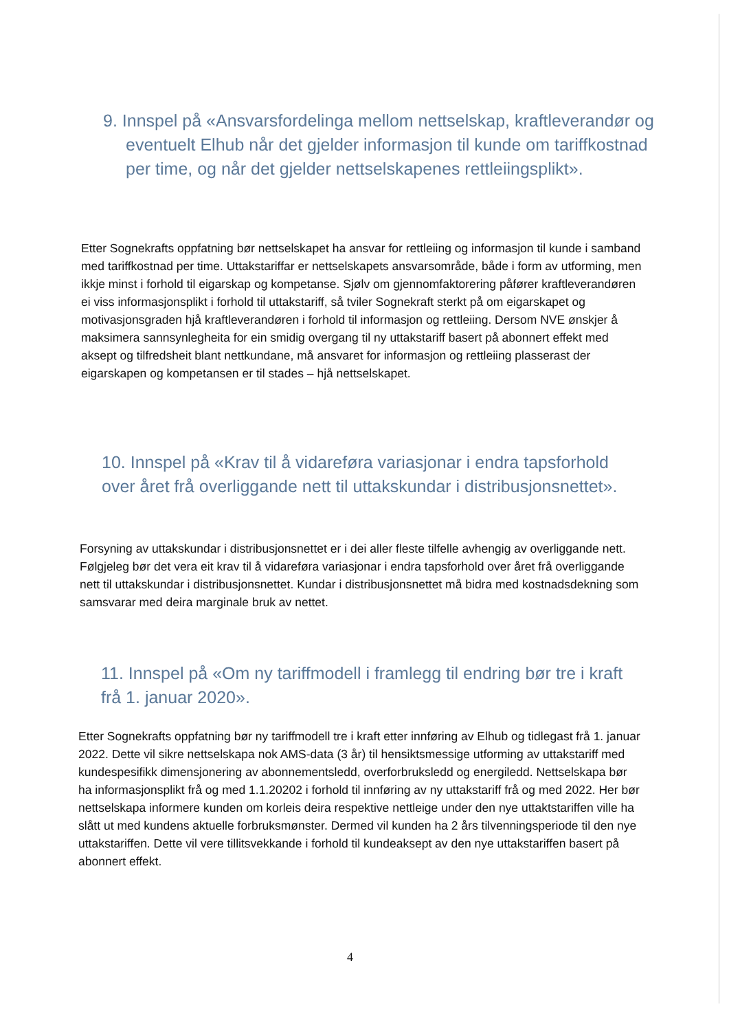9. Innspel på «Ansvarsfordelinga mellom nettselskap, kraftleverandør og eventuelt Elhub når det gjelder informasjon til kunde om tariffkostnad per time, og når det gjelder nettselskapenes rettleiingsplikt».
Etter Sognekrafts oppfatning bør nettselskapet ha ansvar for rettleiing og informasjon til kunde i samband med tariffkostnad per time. Uttakstariffar er nettselskapets ansvarsområde, både i form av utforming, men ikkje minst i forhold til eigarskap og kompetanse. Sjølv om gjennomfaktorering påfører kraftleverandøren ei viss informasjonsplikt i forhold til uttakstariff, så tviler Sognekraft sterkt på om eigarskapet og motivasjonsgraden hjå kraftleverandøren i forhold til informasjon og rettleiing. Dersom NVE ønskjer å maksimera sannsynlegheita for ein smidig overgang til ny uttakstariff basert på abonnert effekt med aksept og tilfredsheit blant nettkundane, må ansvaret for informasjon og rettleiing plasserast der eigarskapen og kompetansen er til stades – hjå nettselskapet.
10. Innspel på «Krav til å vidareføra variasjonar i endra tapsforhold over året frå overliggande nett til uttakskundar i distribusjonsnettet».
Forsyning av uttakskundar i distribusjonsnettet er i dei aller fleste tilfelle avhengig av overliggande nett. Følgjeleg bør det vera eit krav til å vidareføra variasjonar i endra tapsforhold over året frå overliggande nett til uttakskundar i distribusjonsnettet. Kundar i distribusjonsnettet må bidra med kostnadsdekning som samsvarar med deira marginale bruk av nettet.
11. Innspel på «Om ny tariffmodell i framlegg til endring bør tre i kraft frå 1. januar 2020».
Etter Sognekrafts oppfatning bør ny tariffmodell tre i kraft etter innføring av Elhub og tidlegast frå 1. januar 2022. Dette vil sikre nettselskapa nok AMS-data (3 år) til hensiktsmessige utforming av uttakstariff med kundespesifikk dimensjonering av abonnementsledd, overforbruksledd og energiledd. Nettselskapa bør ha informasjonsplikt frå og med 1.1.20202 i forhold til innføring av ny uttakstariff frå og med 2022. Her bør nettselskapa informere kunden om korleis deira respektive nettleige under den nye uttaktstariffen ville ha slått ut med kundens aktuelle forbruksmønster. Dermed vil kunden ha 2 års tilvenningsperiode til den nye uttakstariffen. Dette vil vere tillitsvekkande i forhold til kundeaksept av den nye uttakstariffen basert på abonnert effekt.
4